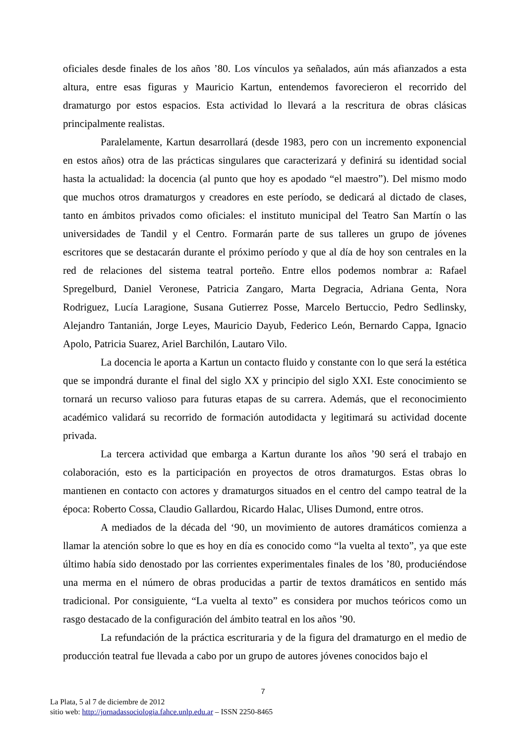oficiales desde finales de los años ’80. Los vínculos ya señalados, aún más afianzados a esta altura, entre esas figuras y Mauricio Kartun, entendemos favorecieron el recorrido del dramaturgo por estos espacios. Esta actividad lo llevará a la rescritura de obras clásicas principalmente realistas.
Paralelamente, Kartun desarrollará (desde 1983, pero con un incremento exponencial en estos años) otra de las prácticas singulares que caracterizará y definirá su identidad social hasta la actualidad: la docencia (al punto que hoy es apodado “el maestro”). Del mismo modo que muchos otros dramaturgos y creadores en este período, se dedicará al dictado de clases, tanto en ámbitos privados como oficiales: el instituto municipal del Teatro San Martín o las universidades de Tandil y el Centro. Formarán parte de sus talleres un grupo de jóvenes escritores que se destacarán durante el próximo período y que al día de hoy son centrales en la red de relaciones del sistema teatral porteño. Entre ellos podemos nombrar a: Rafael Spregelburd, Daniel Veronese, Patricia Zangaro, Marta Degracia, Adriana Genta, Nora Rodriguez, Lucía Laragione, Susana Gutierrez Posse, Marcelo Bertuccio, Pedro Sedlinsky, Alejandro Tantanián, Jorge Leyes, Mauricio Dayub, Federico León, Bernardo Cappa, Ignacio Apolo, Patricia Suarez, Ariel Barchilón, Lautaro Vilo.
La docencia le aporta a Kartun un contacto fluido y constante con lo que será la estética que se impondrá durante el final del siglo XX y principio del siglo XXI. Este conocimiento se tornará un recurso valioso para futuras etapas de su carrera. Además, que el reconocimiento académico validará su recorrido de formación autodidacta y legitimará su actividad docente privada.
La tercera actividad que embarga a Kartun durante los años ’90 será el trabajo en colaboración, esto es la participación en proyectos de otros dramaturgos. Estas obras lo mantienen en contacto con actores y dramaturgos situados en el centro del campo teatral de la época: Roberto Cossa, Claudio Gallardou, Ricardo Halac, Ulises Dumond, entre otros.
A mediados de la década del ‘90, un movimiento de autores dramáticos comienza a llamar la atención sobre lo que es hoy en día es conocido como “la vuelta al texto”, ya que este último había sido denostado por las corrientes experimentales finales de los ’80, produciéndose una merma en el número de obras producidas a partir de textos dramáticos en sentido más tradicional. Por consiguiente, “La vuelta al texto” es considera por muchos teóricos como un rasgo destacado de la configuración del ámbito teatral en los años ’90.
La refundación de la práctica escrituraria y de la figura del dramaturgo en el medio de producción teatral fue llevada a cabo por un grupo de autores jóvenes conocidos bajo el
7
La Plata, 5 al 7 de diciembre de 2012
sitio web: http://jornadassociologia.fahce.unlp.edu.ar – ISSN 2250-8465